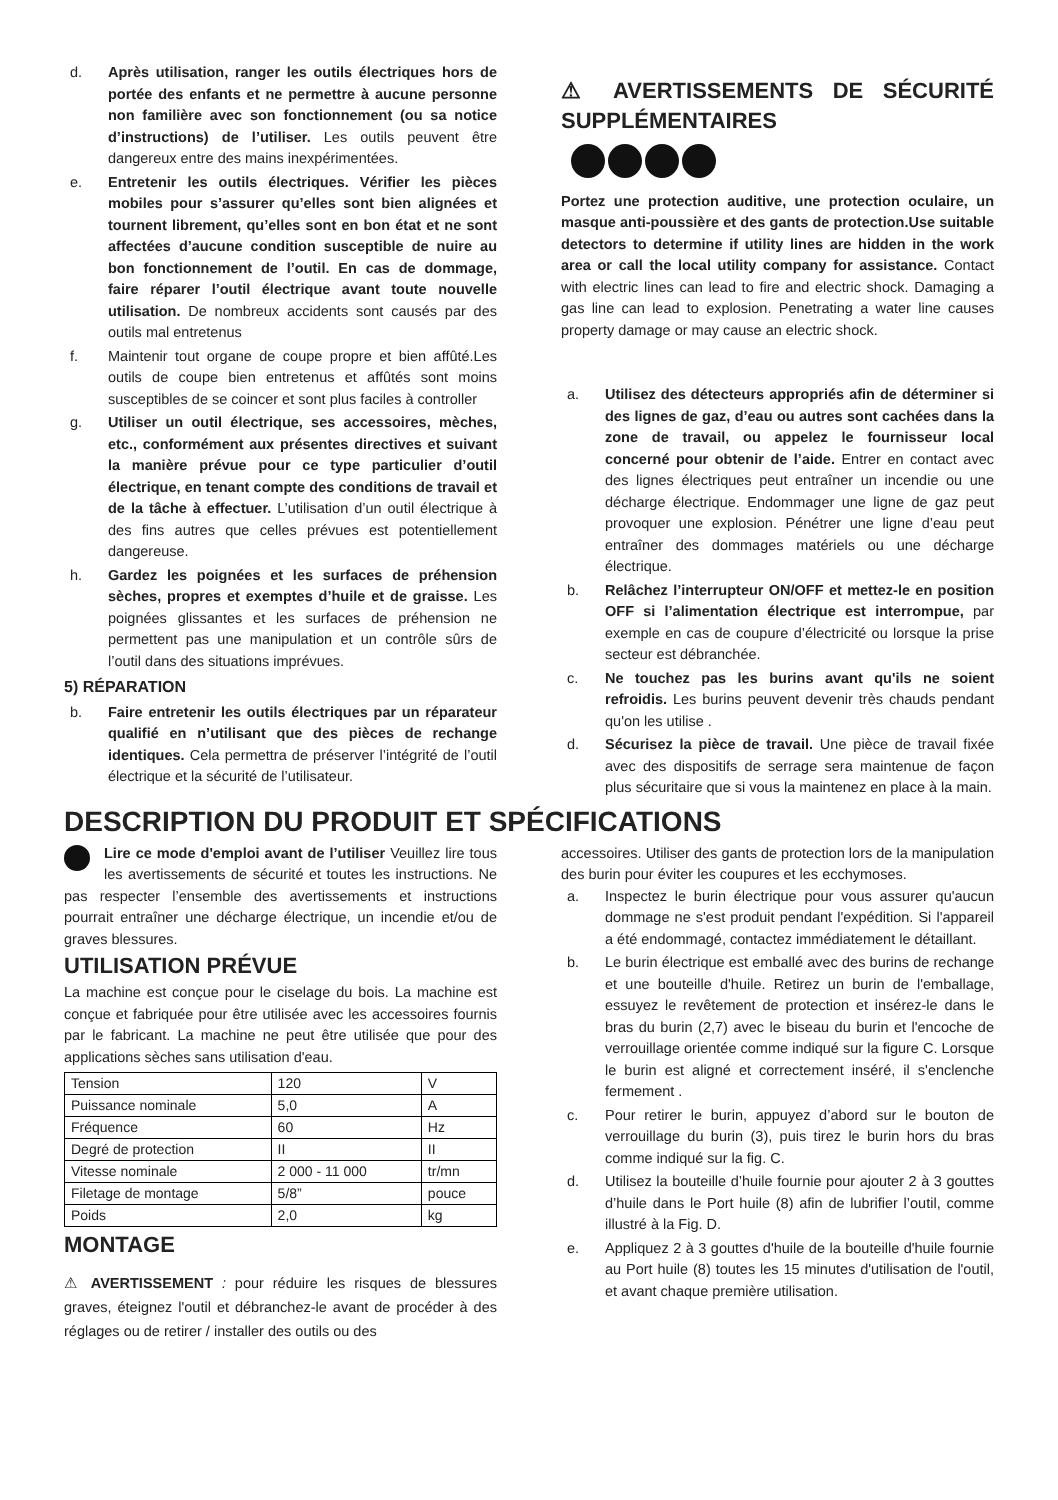d. Après utilisation, ranger les outils électriques hors de portée des enfants et ne permettre à aucune personne non familière avec son fonctionnement (ou sa notice d’instructions) de l’utiliser. Les outils peuvent être dangereux entre des mains inexpérimentées.
e. Entretenir les outils électriques. Vérifier les pièces mobiles pour s’assurer qu’elles sont bien alignées et tournent librement, qu’elles sont en bon état et ne sont affectées d’aucune condition susceptible de nuire au bon fonctionnement de l’outil. En cas de dommage, faire réparer l’outil électrique avant toute nouvelle utilisation. De nombreux accidents sont causés par des outils mal entretenus
f. Maintenir tout organe de coupe propre et bien affûté.Les outils de coupe bien entretenus et affûtés sont moins susceptibles de se coincer et sont plus faciles à controller
g. Utiliser un outil électrique, ses accessoires, mèches, etc., conformément aux présentes directives et suivant la manière prévue pour ce type particulier d’outil électrique, en tenant compte des conditions de travail et de la tâche à effectuer. L’utilisation d’un outil électrique à des fins autres que celles prévues est potentiellement dangereuse.
h. Gardez les poignées et les surfaces de préhension sèches, propres et exemptes d’huile et de graisse. Les poignées glissantes et les surfaces de préhension ne permettent pas une manipulation et un contrôle sûrs de l’outil dans des situations imprévues.
5) RÉPARATION
b. Faire entretenir les outils électriques par un réparateur qualifié en n’utilisant que des pièces de rechange identiques. Cela permettra de préserver l’intégrité de l’outil électrique et la sécurité de l’utilisateur.
⚠ AVERTISSEMENTS DE SÉCURITÉ SUPPLÉMENTAIRES
Portez une protection auditive, une protection oculaire, un masque anti-poussière et des gants de protection.Use suitable detectors to determine if utility lines are hidden in the work area or call the local utility company for assistance. Contact with electric lines can lead to fire and electric shock. Damaging a gas line can lead to explosion. Penetrating a water line causes property damage or may cause an electric shock.
a. Utilisez des détecteurs appropriés afin de déterminer si des lignes de gaz, d’eau ou autres sont cachées dans la zone de travail, ou appelez le fournisseur local concerné pour obtenir de l’aide. Entrer en contact avec des lignes électriques peut entraîner un incendie ou une décharge électrique. Endommager une ligne de gaz peut provoquer une explosion. Pénétrer une ligne d’eau peut entraîner des dommages matériels ou une décharge électrique.
b. Relâchez l’interrupteur ON/OFF et mettez-le en position OFF si l’alimentation électrique est interrompue, par exemple en cas de coupure d’électricité ou lorsque la prise secteur est débranchée.
c. Ne touchez pas les burins avant qu'ils ne soient refroidis. Les burins peuvent devenir très chauds pendant qu'on les utilise .
d. Sécurisez la pièce de travail. Une pièce de travail fixée avec des dispositifs de serrage sera maintenue de façon plus sécuritaire que si vous la maintenez en place à la main.
DESCRIPTION DU PRODUIT ET SPÉCIFICATIONS
Lire ce mode d'emploi avant de l’utiliser Veuillez lire tous les avertissements de sécurité et toutes les instructions. Ne pas respecter l’ensemble des avertissements et instructions pourrait entraîner une décharge électrique, un incendie et/ou de graves blessures.
UTILISATION PRÉVUE
La machine est conçue pour le ciselage du bois. La machine est conçue et fabriquée pour être utilisée avec les accessoires fournis par le fabricant. La machine ne peut être utilisée que pour des applications sèches sans utilisation d'eau.
| Tension | 120 | V |
| Puissance nominale | 5,0 | A |
| Fréquence | 60 | Hz |
| Degré de protection | II | II |
| Vitesse nominale | 2 000 - 11 000 | tr/mn |
| Filetage de montage | 5/8” | pouce |
| Poids | 2,0 | kg |
MONTAGE
⚠ AVERTISSEMENT : pour réduire les risques de blessures graves, éteignez l'outil et débranchez-le avant de procéder à des réglages ou de retirer / installer des outils ou des
accessoires. Utiliser des gants de protection lors de la manipulation des burin pour éviter les coupures et les ecchymoses.
a. Inspectez le burin électrique pour vous assurer qu'aucun dommage ne s'est produit pendant l'expédition. Si l'appareil a été endommagé, contactez immédiatement le détaillant.
b. Le burin électrique est emballé avec des burins de rechange et une bouteille d'huile. Retirez un burin de l'emballage, essuyez le revêtement de protection et insérez-le dans le bras du burin (2,7) avec le biseau du burin et l'encoche de verrouillage orientée comme indiqué sur la figure C. Lorsque le burin est aligné et correctement inséré, il s'enclenche fermement .
c. Pour retirer le burin, appuyez d’abord sur le bouton de verrouillage du burin (3), puis tirez le burin hors du bras comme indiqué sur la fig. C.
d. Utilisez la bouteille d’huile fournie pour ajouter 2 à 3 gouttes d’huile dans le Port huile (8) afin de lubrifier l’outil, comme illustré à la Fig. D.
e. Appliquez 2 à 3 gouttes d'huile de la bouteille d'huile fournie au Port huile (8) toutes les 15 minutes d'utilisation de l'outil, et avant chaque première utilisation.